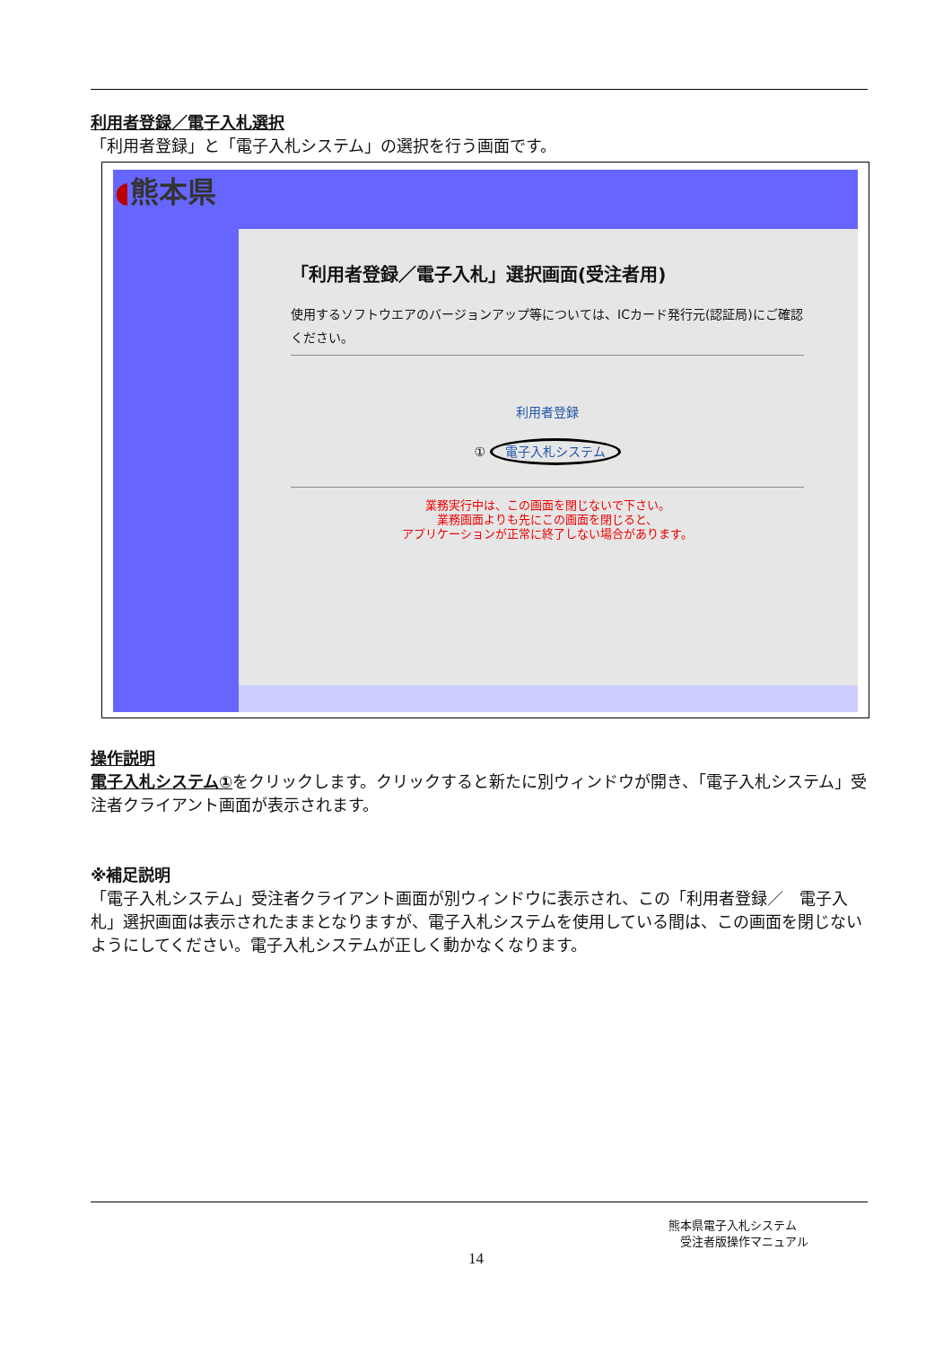利用者登録／電子入札選択
「利用者登録」と「電子入札システム」の選択を行う画面です。
◖熊本県
「利用者登録／電子入札」選択画面(受注者用)
使用するソフトウエアのバージョンアップ等については、ICカード発行元(認証局)にご確認ください。
利用者登録
① 電子入札システム
業務実行中は、この画面を閉じないで下さい。
業務画面よりも先にこの画面を閉じると、
アプリケーションが正常に終了しない場合があります。
操作説明
電子入札システム①をクリックします。クリックすると新たに別ウィンドウが開き、「電子入札システム」受注者クライアント画面が表示されます。
※補足説明
「電子入札システム」受注者クライアント画面が別ウィンドウに表示され、この「利用者登録／　電子入札」選択画面は表示されたままとなりますが、電子入札システムを使用している間は、この画面を閉じないようにしてください。電子入札システムが正しく動かなくなります。
熊本県電子入札システム
　受注者版操作マニュアル
14